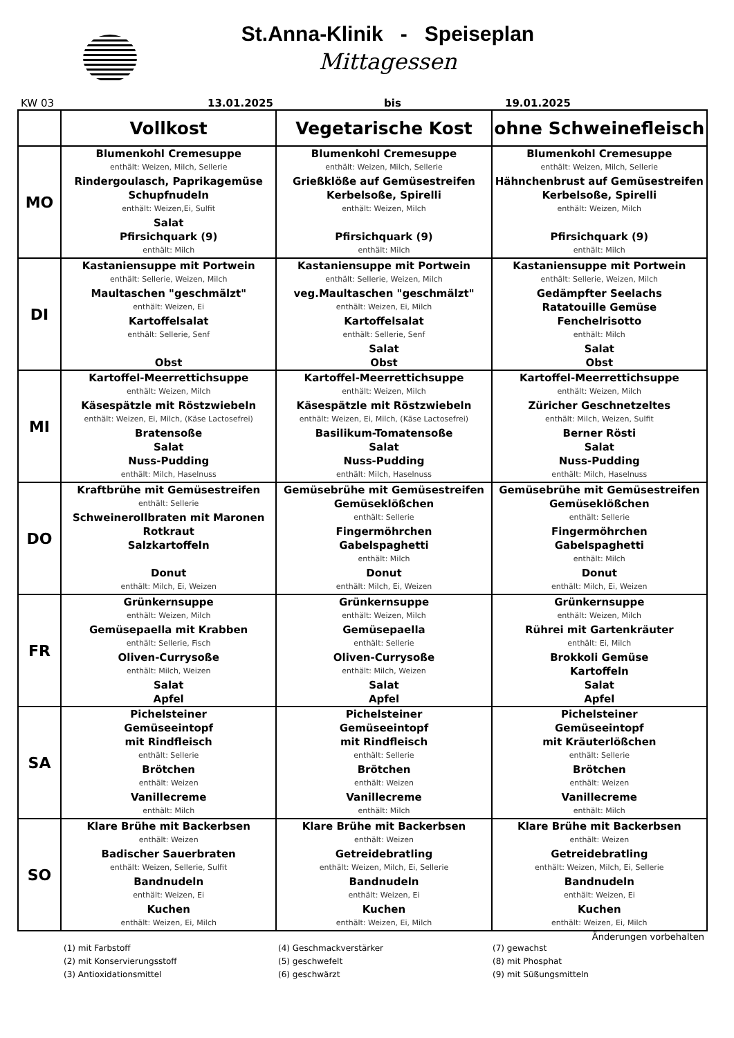St.Anna-Klinik - Speiseplan
Mittagessen
KW 03 13.01.2025 bis 19.01.2025
| | Vollkost | Vegetarische Kost | ohne Schweinefleisch |
| --- | --- | --- | --- |
| MO | Blumenkohl Cremesuppe enthält: Weizen, Milch, Sellerie Rindergoulasch, Paprikagemüse Schupfnudeln enthält: Weizen,Ei, Sulfit Salat Pfirsichquark (9) enthält: Milch | Blumenkohl Cremesuppe enthält: Weizen, Milch, Sellerie Grießklöße auf Gemüsestreifen Kerbelsoße, Spirelli enthält: Weizen, Milch Pfirsichquark (9) enthält: Milch | Blumenkohl Cremesuppe enthält: Weizen, Milch, Sellerie Hähnchenbrust auf Gemüsestreifen Kerbelsoße, Spirelli enthält: Weizen, Milch Pfirsichquark (9) enthält: Milch |
| DI | Kastaniensuppe mit Portwein enthält: Sellerie, Weizen, Milch Maultaschen "geschmälzt" enthält: Weizen, Ei Kartoffelsalat enthält: Sellerie, Senf Obst | Kastaniensuppe mit Portwein enthält: Sellerie, Weizen, Milch veg.Maultaschen "geschmälzt" enthält: Weizen, Ei, Milch Kartoffelsalat enthält: Sellerie, Senf Salat Obst | Kastaniensuppe mit Portwein enthält: Sellerie, Weizen, Milch Gedämpfter Seelachs Ratatouille Gemüse Fenchelrisotto enthält: Milch Salat Obst |
| MI | Kartoffel-Meerrettichsuppe enthält: Weizen, Milch Käsespätzle mit Röstzwiebeln enthält: Weizen, Ei, Milch, (Käse Lactosefrei) Bratensoße Salat Nuss-Pudding enthält: Milch, Haselnuss | Kartoffel-Meerrettichsuppe enthält: Weizen, Milch Käsespätzle mit Röstzwiebeln enthält: Weizen, Ei, Milch, (Käse Lactosefrei) Basilikum-Tomatensoße Salat Nuss-Pudding enthält: Milch, Haselnuss | Kartoffel-Meerrettichsuppe enthält: Weizen, Milch Züricher Geschnetzeltes enthält: Milch, Weizen, Sulfit Berner Rösti Salat Nuss-Pudding enthält: Milch, Haselnuss |
| DO | Kraftbrühe mit Gemüsestreifen enthält: Sellerie Schweinerollbraten mit Maronen Rotkraut Salzkartoffeln Donut enthält: Milch, Ei, Weizen | Gemüsebrühe mit Gemüsestreifen Gemüseklößchen enthält: Sellerie Fingermöhrchen Gabelspaghetti enthält: Milch Donut enthält: Milch, Ei, Weizen | Gemüsebrühe mit Gemüsestreifen Gemüseklößchen enthält: Sellerie Fingermöhrchen Gabelspaghetti enthält: Milch Donut enthält: Milch, Ei, Weizen |
| FR | Grünkernsuppe enthält: Weizen, Milch Gemüsepaella mit Krabben enthält: Sellerie, Fisch Oliven-Currysoße enthält: Milch, Weizen Salat Apfel | Grünkernsuppe enthält: Weizen, Milch Gemüsepaella enthält: Sellerie Oliven-Currysoße enthält: Milch, Weizen Salat Apfel | Grünkernsuppe enthält: Weizen, Milch Rührei mit Gartenkräuter enthält: Ei, Milch Brokkoli Gemüse Kartoffeln Salat Apfel |
| SA | Pichelsteiner Gemüseeintopf mit Rindfleisch enthält: Sellerie Brötchen enthält: Weizen Vanillecreme enthält: Milch | Pichelsteiner Gemüseeintopf mit Rindfleisch enthält: Sellerie Brötchen enthält: Weizen Vanillecreme enthält: Milch | Pichelsteiner Gemüseeintopf mit Kräuterlößchen enthält: Sellerie Brötchen enthält: Weizen Vanillecreme enthält: Milch |
| SO | Klare Brühe mit Backerbsen enthält: Weizen Badischer Sauerbraten enthält: Weizen, Sellerie, Sulfit Bandnudeln enthält: Weizen, Ei Kuchen enthält: Weizen, Ei, Milch | Klare Brühe mit Backerbsen enthält: Weizen Getreidebratling enthält: Weizen, Milch, Ei, Sellerie Bandnudeln enthält: Weizen, Ei Kuchen enthält: Weizen, Ei, Milch | Klare Brühe mit Backerbsen enthält: Weizen Getreidebratling enthält: Weizen, Milch, Ei, Sellerie Bandnudeln enthält: Weizen, Ei Kuchen enthält: Weizen, Ei, Milch |
Änderungen vorbehalten
(1) mit Farbstoff
(4) Geschmackverstärker
(7) gewachst
(2) mit Konservierungsstoff
(5) geschwefelt
(8) mit Phosphat
(3) Antioxidationsmittel
(6) geschwärzt
(9) mit Süßungsmitteln